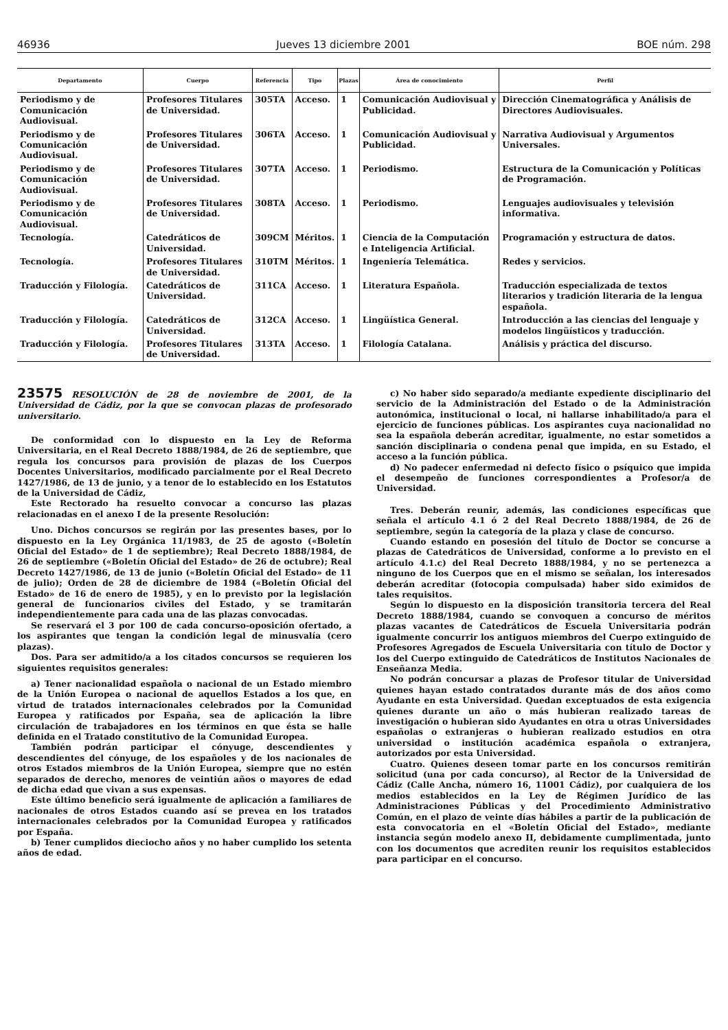46936 Jueves 13 diciembre 2001 BOE núm. 298
| Departamento | Cuerpo | Referencia | Tipo | Plazas | Área de conocimiento | Perfil |
| --- | --- | --- | --- | --- | --- | --- |
| Periodismo y de Comunicación Audiovisual. | Profesores Titulares de Universidad. | 305TA | Acceso. | 1 | Comunicación Audiovisual y Publicidad. | Dirección Cinematográfica y Análisis de Directores Audiovisuales. |
| Periodismo y de Comunicación Audiovisual. | Profesores Titulares de Universidad. | 306TA | Acceso. | 1 | Comunicación Audiovisual y Publicidad. | Narrativa Audiovisual y Argumentos Universales. |
| Periodismo y de Comunicación Audiovisual. | Profesores Titulares de Universidad. | 307TA | Acceso. | 1 | Periodismo. | Estructura de la Comunicación y Políticas de Programación. |
| Periodismo y de Comunicación Audiovisual. | Profesores Titulares de Universidad. | 308TA | Acceso. | 1 | Periodismo. | Lenguajes audiovisuales y televisión informativa. |
| Tecnología. | Catedráticos de Universidad. | 309CM | Méritos. | 1 | Ciencia de la Computación e Inteligencia Artificial. | Programación y estructura de datos. |
| Tecnología. | Profesores Titulares de Universidad. | 310TM | Méritos. | 1 | Ingeniería Telemática. | Redes y servicios. |
| Traducción y Filología. | Catedráticos de Universidad. | 311CA | Acceso. | 1 | Literatura Española. | Traducción especializada de textos literarios y tradición literaria de la lengua española. |
| Traducción y Filología. | Catedráticos de Universidad. | 312CA | Acceso. | 1 | Lingüística General. | Introducción a las ciencias del lenguaje y modelos lingüísticos y traducción. |
| Traducción y Filología. | Profesores Titulares de Universidad. | 313TA | Acceso. | 1 | Filología Catalana. | Análisis y práctica del discurso. |
23575 RESOLUCIÓN de 28 de noviembre de 2001, de la Universidad de Cádiz, por la que se convocan plazas de profesorado universitario.
De conformidad con lo dispuesto en la Ley de Reforma Universitaria, en el Real Decreto 1888/1984, de 26 de septiembre, que regula los concursos para provisión de plazas de los Cuerpos Docentes Universitarios, modificado parcialmente por el Real Decreto 1427/1986, de 13 de junio, y a tenor de lo establecido en los Estatutos de la Universidad de Cádiz,
Este Rectorado ha resuelto convocar a concurso las plazas relacionadas en el anexo I de la presente Resolución:
Uno. Dichos concursos se regirán por las presentes bases, por lo dispuesto en la Ley Orgánica 11/1983, de 25 de agosto («Boletín Oficial del Estado» de 1 de septiembre); Real Decreto 1888/1984, de 26 de septiembre («Boletín Oficial del Estado» de 26 de octubre); Real Decreto 1427/1986, de 13 de junio («Boletín Oficial del Estado» de 11 de julio); Orden de 28 de diciembre de 1984 («Boletín Oficial del Estado» de 16 de enero de 1985), y en lo previsto por la legislación general de funcionarios civiles del Estado, y se tramitarán independientemente para cada una de las plazas convocadas.
Se reservará el 3 por 100 de cada concurso-oposición ofertado, a los aspirantes que tengan la condición legal de minusvalía (cero plazas).
Dos. Para ser admitido/a a los citados concursos se requieren los siguientes requisitos generales:
a) Tener nacionalidad española o nacional de un Estado miembro de la Unión Europea o nacional de aquellos Estados a los que, en virtud de tratados internacionales celebrados por la Comunidad Europea y ratificados por España, sea de aplicación la libre circulación de trabajadores en los términos en que ésta se halle definida en el Tratado constitutivo de la Comunidad Europea.
También podrán participar el cónyuge, descendientes y descendientes del cónyuge, de los españoles y de los nacionales de otros Estados miembros de la Unión Europea, siempre que no estén separados de derecho, menores de veintiún años o mayores de edad de dicha edad que vivan a sus expensas.
Este último beneficio será igualmente de aplicación a familiares de nacionales de otros Estados cuando así se prevea en los tratados internacionales celebrados por la Comunidad Europea y ratificados por España.
b) Tener cumplidos dieciocho años y no haber cumplido los setenta años de edad.
c) No haber sido separado/a mediante expediente disciplinario del servicio de la Administración del Estado o de la Administración autonómica, institucional o local, ni hallarse inhabilitado/a para el ejercicio de funciones públicas. Los aspirantes cuya nacionalidad no sea la española deberán acreditar, igualmente, no estar sometidos a sanción disciplinaria o condena penal que impida, en su Estado, el acceso a la función pública.
d) No padecer enfermedad ni defecto físico o psíquico que impida el desempeño de funciones correspondientes a Profesor/a de Universidad.
Tres. Deberán reunir, además, las condiciones específicas que señala el artículo 4.1 ó 2 del Real Decreto 1888/1984, de 26 de septiembre, según la categoría de la plaza y clase de concurso.
Cuando estando en posesión del título de Doctor se concurse a plazas de Catedráticos de Universidad, conforme a lo previsto en el artículo 4.1.c) del Real Decreto 1888/1984, y no se pertenezca a ninguno de los Cuerpos que en el mismo se señalan, los interesados deberán acreditar (fotocopia compulsada) haber sido eximidos de tales requisitos.
Según lo dispuesto en la disposición transitoria tercera del Real Decreto 1888/1984, cuando se convoquen a concurso de méritos plazas vacantes de Catedráticos de Escuela Universitaria podrán igualmente concurrir los antiguos miembros del Cuerpo extinguido de Profesores Agregados de Escuela Universitaria con título de Doctor y los del Cuerpo extinguido de Catedráticos de Institutos Nacionales de Enseñanza Media.
No podrán concursar a plazas de Profesor titular de Universidad quienes hayan estado contratados durante más de dos años como Ayudante en esta Universidad. Quedan exceptuados de esta exigencia quienes durante un año o más hubieran realizado tareas de investigación o hubieran sido Ayudantes en otra u otras Universidades españolas o extranjeras o hubieran realizado estudios en otra universidad o institución académica española o extranjera, autorizados por esta Universidad.
Cuatro. Quienes deseen tomar parte en los concursos remitirán solicitud (una por cada concurso), al Rector de la Universidad de Cádiz (Calle Ancha, número 16, 11001 Cádiz), por cualquiera de los medios establecidos en la Ley de Régimen Jurídico de las Administraciones Públicas y del Procedimiento Administrativo Común, en el plazo de veinte días hábiles a partir de la publicación de esta convocatoria en el «Boletín Oficial del Estado», mediante instancia según modelo anexo II, debidamente cumplimentada, junto con los documentos que acrediten reunir los requisitos establecidos para participar en el concurso.